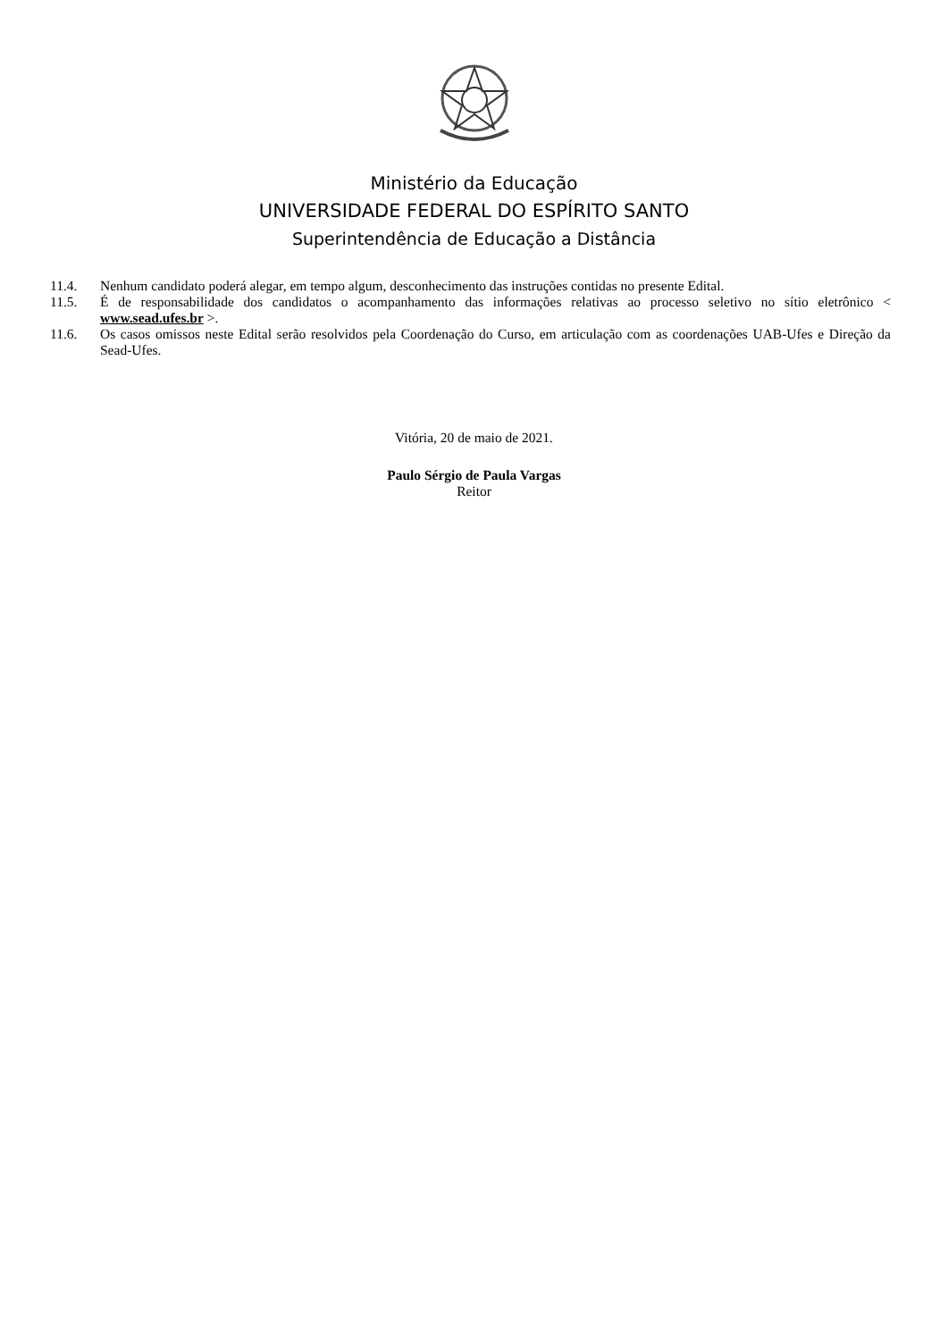Ministério da Educação
UNIVERSIDADE FEDERAL DO ESPÍRITO SANTO
Superintendência de Educação a Distância
11.4. Nenhum candidato poderá alegar, em tempo algum, desconhecimento das instruções contidas no presente Edital.
11.5. É de responsabilidade dos candidatos o acompanhamento das informações relativas ao processo seletivo no sítio eletrônico < www.sead.ufes.br >.
11.6. Os casos omissos neste Edital serão resolvidos pela Coordenação do Curso, em articulação com as coordenações UAB-Ufes e Direção da Sead-Ufes.
Vitória, 20 de maio de 2021.
Paulo Sérgio de Paula Vargas
Reitor